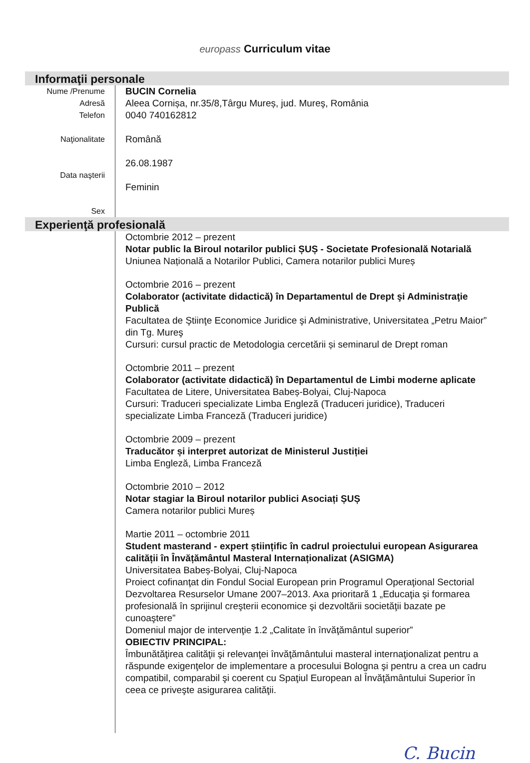europass Curriculum vitae
Informaţii personale
Nume /Prenume
Adresă
Telefon
Naţionalitate
Data naşterii
Sex
BUCIN Cornelia
Aleea Cornișa, nr.35/8,Târgu Mureș, jud. Mureş, România
0040 740162812
Română
26.08.1987
Feminin
Experienţă profesională
Octombrie 2012 – prezent
Notar public la Biroul notarilor publici ȘUȘ - Societate Profesională Notarială
Uniunea Națională a Notarilor Publici, Camera notarilor publici Mureș
Octombrie 2016 – prezent
Colaborator (activitate didactică) în Departamentul de Drept şi Administraţie Publică
Facultatea de Ştiinţe Economice Juridice şi Administrative, Universitatea „Petru Maior” din Tg. Mureş
Cursuri: cursul practic de Metodologia cercetării și seminarul de Drept roman
Octombrie 2011 – prezent
Colaborator (activitate didactică) în Departamentul de Limbi moderne aplicate
Facultatea de Litere, Universitatea Babeș-Bolyai, Cluj-Napoca
Cursuri: Traduceri specializate Limba Engleză (Traduceri juridice), Traduceri specializate Limba Franceză (Traduceri juridice)
Octombrie 2009 – prezent
Traducător și interpret autorizat de Ministerul Justiției
Limba Engleză, Limba Franceză
Octombrie 2010 – 2012
Notar stagiar la Biroul notarilor publici Asociați ȘUȘ
Camera notarilor publici Mureș
Martie 2011 – octombrie 2011
Student masterand - expert științific în cadrul proiectului european Asigurarea calității în Învățământul Masteral Internaționalizat (ASIGMA)
Universitatea Babeș-Bolyai, Cluj-Napoca
Proiect cofinanţat din Fondul Social European prin Programul Operaţional Sectorial Dezvoltarea Resurselor Umane 2007–2013. Axa prioritară 1 „Educaţia şi formarea profesională în sprijinul creşterii economice şi dezvoltării societăţii bazate pe cunoaştere”
Domeniul major de intervenţie 1.2 „Calitate în învăţământul superior”
OBIECTIV PRINCIPAL:
Îmbunătăţirea calităţii şi relevanţei învăţământului masteral internaţionalizat pentru a răspunde exigenţelor de implementare a procesului Bologna şi pentru a crea un cadru compatibil, comparabil şi coerent cu Spaţiul European al Învăţământului Superior în ceea ce priveşte asigurarea calităţii.
C. Bucin